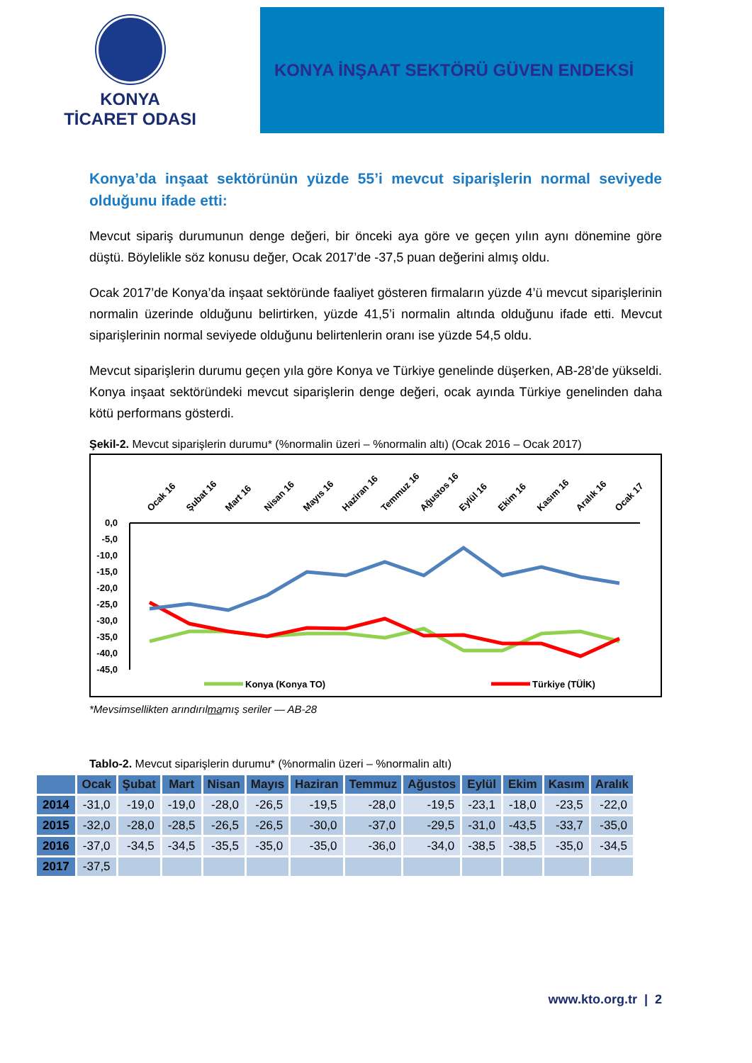KONYA
TİCARET ODASI
KONYA İNŞAAT SEKTÖRÜ GÜVEN ENDEKSİ
Konya’da inşaat sektörünün yüzde 55’i mevcut siparişlerin normal seviyede olduğunu ifade etti:
Mevcut sipariş durumunun denge değeri, bir önceki aya göre ve geçen yılın aynı dönemine göre düştü. Böylelikle söz konusu değer, Ocak 2017’de -37,5 puan değerini almış oldu.
Ocak 2017’de Konya’da inşaat sektöründe faaliyet gösteren firmaların yüzde 4’ü mevcut siparişlerinin normalin üzerinde olduğunu belirtirken, yüzde 41,5’i normalin altında olduğunu ifade etti. Mevcut siparişlerinin normal seviyede olduğunu belirtenlerin oranı ise yüzde 54,5 oldu.
Mevcut siparişlerin durumu geçen yıla göre Konya ve Türkiye genelinde düşerken, AB-28’de yükseldi. Konya inşaat sektöründeki mevcut siparişlerin denge değeri, ocak ayında Türkiye genelinden daha kötü performans gösterdi.
Şekil-2. Mevcut siparişlerin durumu* (%normalin üzeri – %normalin altı) (Ocak 2016 – Ocak 2017)
Ocak 16
Şubat 16
Mart 16
Nisan 16
Mayıs 16
Haziran 16
Temmuz 16
Ağustos 16
Eylül 16
Ekim 16
Kasım 16
Aralık 16
Ocak 17
0,0
-5,0
-10,0
-15,0
-20,0
-25,0
-30,0
-35,0
-40,0
-45,0
Konya (Konya TO)
Türkiye (TÜİK)
.
*Mevsimsellikten arındırılmamış seriler — AB-28
Tablo-2. Mevcut siparişlerin durumu* (%normalin üzeri – %normalin altı)
| | Ocak | Şubat | Mart | Nisan | Mayıs | Haziran | Temmuz | Ağustos | Eylül | Ekim | Kasım | Aralık |
| --- | --- | --- | --- | --- | --- | --- | --- | --- | --- | --- | --- | --- |
| 2014 | -31,0 | -19,0 | -19,0 | -28,0 | -26,5 | -19,5 | -28,0 | -19,5 | -23,1 | -18,0 | -23,5 | -22,0 |
| 2015 | -32,0 | -28,0 | -28,5 | -26,5 | -26,5 | -30,0 | -37,0 | -29,5 | -31,0 | -43,5 | -33,7 | -35,0 |
| 2016 | -37,0 | -34,5 | -34,5 | -35,5 | -35,0 | -35,0 | -36,0 | -34,0 | -38,5 | -38,5 | -35,0 | -34,5 |
| 2017 | -37,5 | | | | | | | | | | | |
www.kto.org.tr | 2